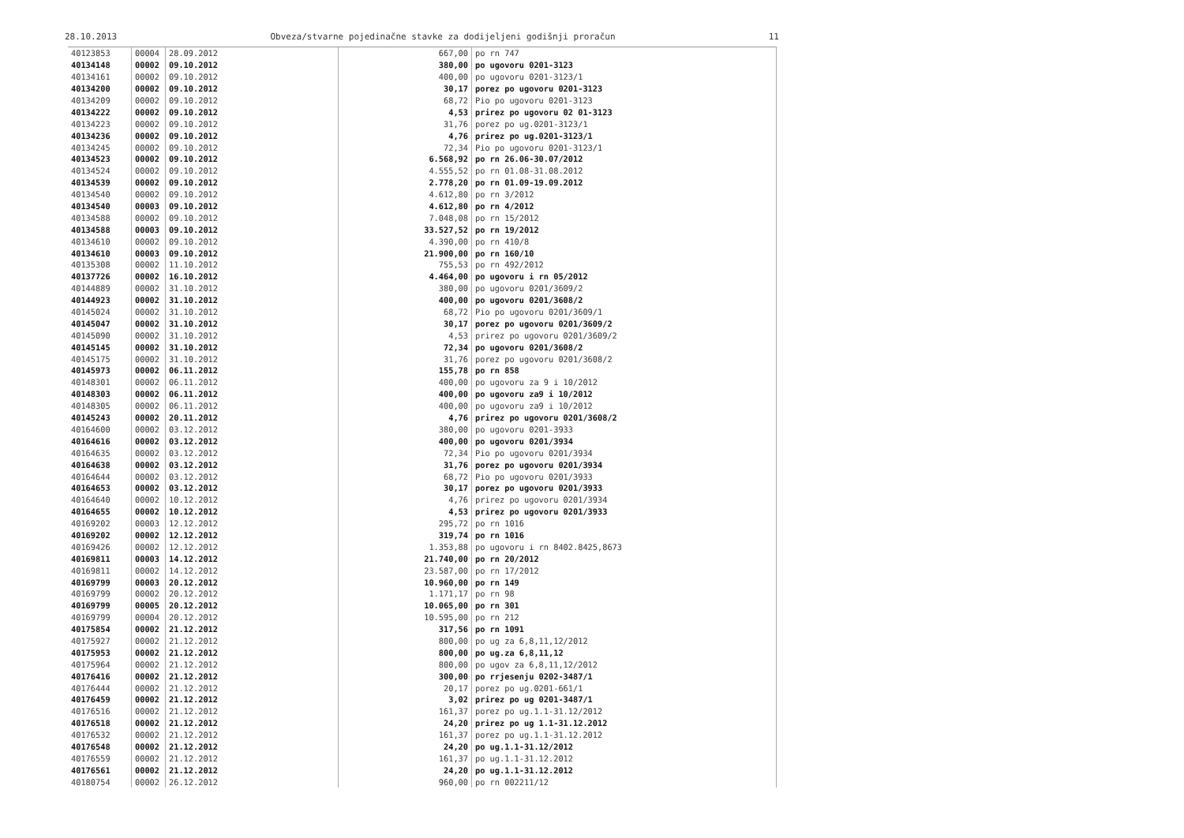28.10.2013 Obveza/stvarne pojedinačne stavke za dodijeljeni godišnji proračun 11
| 40123853 | 00004 | 28.09.2012 | 667,00 | po rn 747 |
| 40134148 | 00002 | 09.10.2012 | 380,00 | po ugovoru 0201-3123 |
| 40134161 | 00002 | 09.10.2012 | 400,00 | po ugovoru 0201-3123/1 |
| 40134200 | 00002 | 09.10.2012 | 30,17 | porez po ugovoru 0201-3123 |
| 40134209 | 00002 | 09.10.2012 | 68,72 | Pio po ugovoru 0201-3123 |
| 40134222 | 00002 | 09.10.2012 | 4,53 | prirez po ugovoru 02 01-3123 |
| 40134223 | 00002 | 09.10.2012 | 31,76 | porez po ug.0201-3123/1 |
| 40134236 | 00002 | 09.10.2012 | 4,76 | prirez po ug.0201-3123/1 |
| 40134245 | 00002 | 09.10.2012 | 72,34 | Pio po ugovoru 0201-3123/1 |
| 40134523 | 00002 | 09.10.2012 | 6.568,92 | po rn 26.06-30.07/2012 |
| 40134524 | 00002 | 09.10.2012 | 4.555,52 | po rn 01.08-31.08.2012 |
| 40134539 | 00002 | 09.10.2012 | 2.778,20 | po rn 01.09-19.09.2012 |
| 40134540 | 00002 | 09.10.2012 | 4.612,80 | po rn 3/2012 |
| 40134540 | 00003 | 09.10.2012 | 4.612,80 | po rn 4/2012 |
| 40134588 | 00002 | 09.10.2012 | 7.048,08 | po rn 15/2012 |
| 40134588 | 00003 | 09.10.2012 | 33.527,52 | po rn 19/2012 |
| 40134610 | 00002 | 09.10.2012 | 4.390,00 | po rn 410/8 |
| 40134610 | 00003 | 09.10.2012 | 21.900,00 | po rn 160/10 |
| 40135308 | 00002 | 11.10.2012 | 755,53 | po rn 492/2012 |
| 40137726 | 00002 | 16.10.2012 | 4.464,00 | po ugovoru i rn 05/2012 |
| 40144889 | 00002 | 31.10.2012 | 380,00 | po ugovoru 0201/3609/2 |
| 40144923 | 00002 | 31.10.2012 | 400,00 | po ugovoru 0201/3608/2 |
| 40145024 | 00002 | 31.10.2012 | 68,72 | Pio po ugovoru 0201/3609/1 |
| 40145047 | 00002 | 31.10.2012 | 30,17 | porez po ugovoru 0201/3609/2 |
| 40145090 | 00002 | 31.10.2012 | 4,53 | prirez po ugovoru 0201/3609/2 |
| 40145145 | 00002 | 31.10.2012 | 72,34 | po ugovoru 0201/3608/2 |
| 40145175 | 00002 | 31.10.2012 | 31,76 | porez po ugovoru 0201/3608/2 |
| 40145973 | 00002 | 06.11.2012 | 155,78 | po rn 858 |
| 40148301 | 00002 | 06.11.2012 | 400,00 | po ugovoru za 9 i 10/2012 |
| 40148303 | 00002 | 06.11.2012 | 400,00 | po ugovoru za9 i 10/2012 |
| 40148305 | 00002 | 06.11.2012 | 400,00 | po ugovoru za9 i 10/2012 |
| 40145243 | 00002 | 20.11.2012 | 4,76 | prirez po ugovoru 0201/3608/2 |
| 40164600 | 00002 | 03.12.2012 | 380,00 | po ugovoru 0201-3933 |
| 40164616 | 00002 | 03.12.2012 | 400,00 | po ugovoru 0201/3934 |
| 40164635 | 00002 | 03.12.2012 | 72,34 | Pio po ugovoru 0201/3934 |
| 40164638 | 00002 | 03.12.2012 | 31,76 | porez po ugovoru 0201/3934 |
| 40164644 | 00002 | 03.12.2012 | 68,72 | Pio po ugovoru 0201/3933 |
| 40164653 | 00002 | 03.12.2012 | 30,17 | porez po ugovoru 0201/3933 |
| 40164640 | 00002 | 10.12.2012 | 4,76 | prirez po ugovoru 0201/3934 |
| 40164655 | 00002 | 10.12.2012 | 4,53 | prirez po ugovoru 0201/3933 |
| 40169202 | 00003 | 12.12.2012 | 295,72 | po rn 1016 |
| 40169202 | 00002 | 12.12.2012 | 319,74 | po rn 1016 |
| 40169426 | 00002 | 12.12.2012 | 1.353,88 | po ugovoru i rn 8402.8425,8673 |
| 40169811 | 00003 | 14.12.2012 | 21.740,00 | po rn 20/2012 |
| 40169811 | 00002 | 14.12.2012 | 23.587,00 | po rn 17/2012 |
| 40169799 | 00003 | 20.12.2012 | 10.960,00 | po rn 149 |
| 40169799 | 00002 | 20.12.2012 | 1.171,17 | po rn 98 |
| 40169799 | 00005 | 20.12.2012 | 10.065,00 | po rn 301 |
| 40169799 | 00004 | 20.12.2012 | 10.595,00 | po rn 212 |
| 40175854 | 00002 | 21.12.2012 | 317,56 | po rn 1091 |
| 40175927 | 00002 | 21.12.2012 | 800,00 | po ug za 6,8,11,12/2012 |
| 40175953 | 00002 | 21.12.2012 | 800,00 | po ug.za 6,8,11,12 |
| 40175964 | 00002 | 21.12.2012 | 800,00 | po ugov za 6,8,11,12/2012 |
| 40176416 | 00002 | 21.12.2012 | 300,00 | po rrjesenju 0202-3487/1 |
| 40176444 | 00002 | 21.12.2012 | 20,17 | porez po ug.0201-661/1 |
| 40176459 | 00002 | 21.12.2012 | 3,02 | prirez po ug 0201-3487/1 |
| 40176516 | 00002 | 21.12.2012 | 161,37 | porez po ug.1.1-31.12/2012 |
| 40176518 | 00002 | 21.12.2012 | 24,20 | prirez po ug 1.1-31.12.2012 |
| 40176532 | 00002 | 21.12.2012 | 161,37 | porez po ug.1.1-31.12.2012 |
| 40176548 | 00002 | 21.12.2012 | 24,20 | po ug.1.1-31.12/2012 |
| 40176559 | 00002 | 21.12.2012 | 161,37 | po ug.1.1-31.12.2012 |
| 40176561 | 00002 | 21.12.2012 | 24,20 | po ug.1.1-31.12.2012 |
| 40180754 | 00002 | 26.12.2012 | 960,00 | po rn 002211/12 |